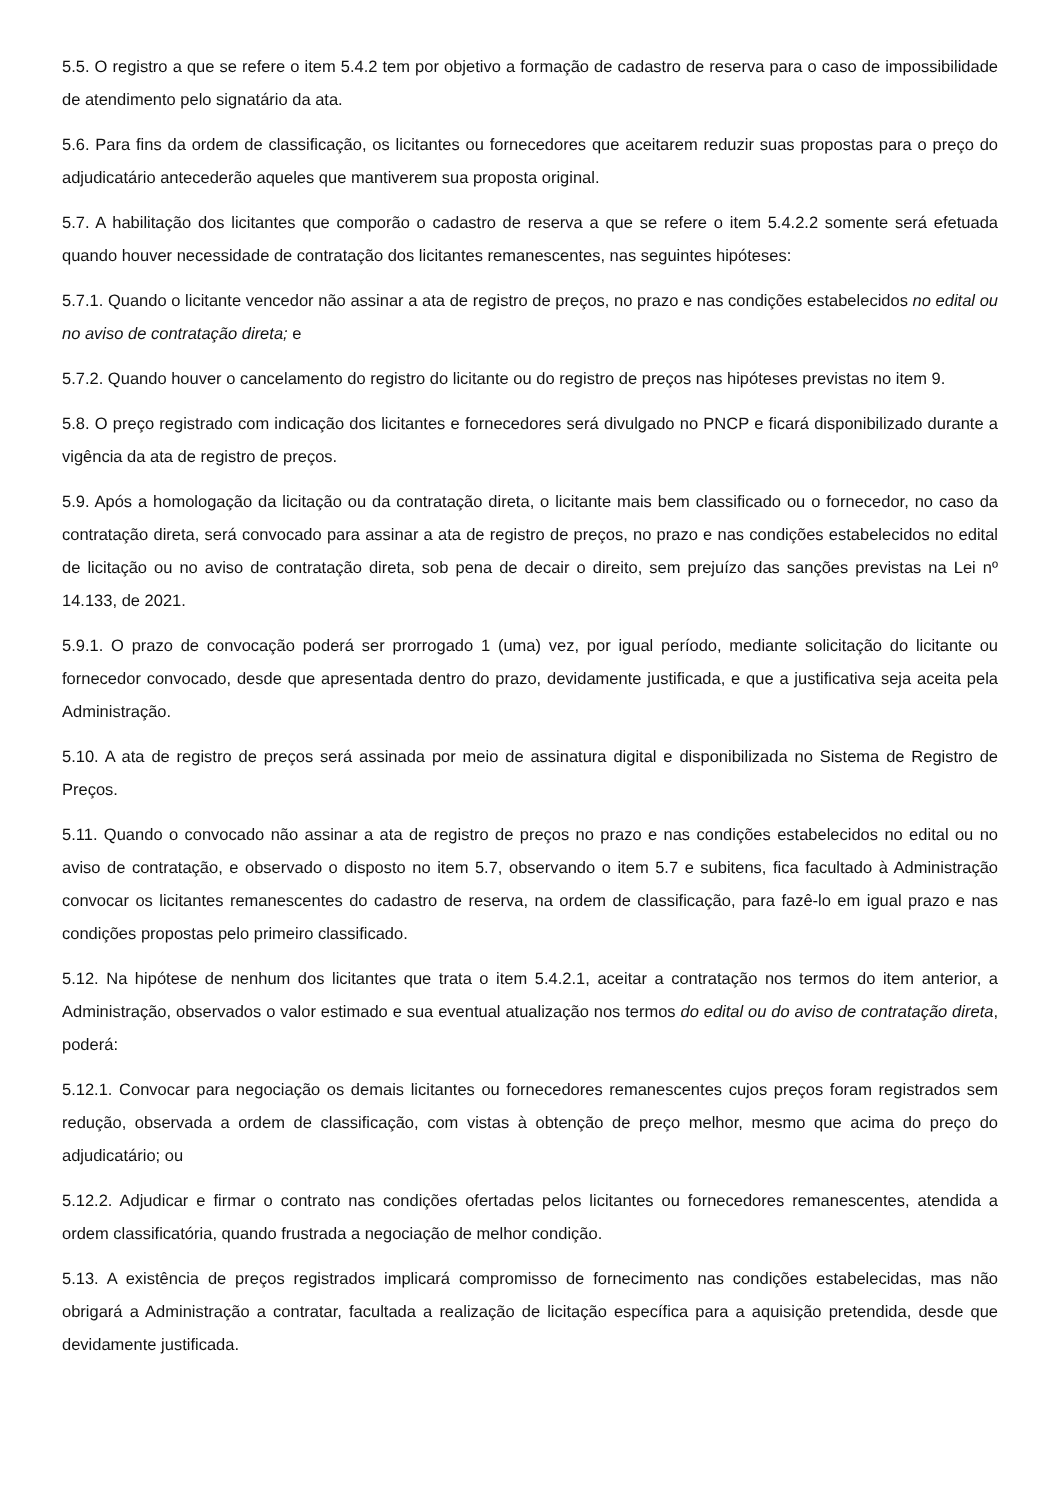5.5. O registro a que se refere o item 5.4.2 tem por objetivo a formação de cadastro de reserva para o caso de impossibilidade de atendimento pelo signatário da ata.
5.6. Para fins da ordem de classificação, os licitantes ou fornecedores que aceitarem reduzir suas propostas para o preço do adjudicatário antecederão aqueles que mantiverem sua proposta original.
5.7. A habilitação dos licitantes que comporão o cadastro de reserva a que se refere o item 5.4.2.2 somente será efetuada quando houver necessidade de contratação dos licitantes remanescentes, nas seguintes hipóteses:
5.7.1. Quando o licitante vencedor não assinar a ata de registro de preços, no prazo e nas condições estabelecidos no edital ou no aviso de contratação direta; e
5.7.2. Quando houver o cancelamento do registro do licitante ou do registro de preços nas hipóteses previstas no item 9.
5.8. O preço registrado com indicação dos licitantes e fornecedores será divulgado no PNCP e ficará disponibilizado durante a vigência da ata de registro de preços.
5.9. Após a homologação da licitação ou da contratação direta, o licitante mais bem classificado ou o fornecedor, no caso da contratação direta, será convocado para assinar a ata de registro de preços, no prazo e nas condições estabelecidos no edital de licitação ou no aviso de contratação direta, sob pena de decair o direito, sem prejuízo das sanções previstas na Lei nº 14.133, de 2021.
5.9.1. O prazo de convocação poderá ser prorrogado 1 (uma) vez, por igual período, mediante solicitação do licitante ou fornecedor convocado, desde que apresentada dentro do prazo, devidamente justificada, e que a justificativa seja aceita pela Administração.
5.10. A ata de registro de preços será assinada por meio de assinatura digital e disponibilizada no Sistema de Registro de Preços.
5.11. Quando o convocado não assinar a ata de registro de preços no prazo e nas condições estabelecidos no edital ou no aviso de contratação, e observado o disposto no item 5.7, observando o item 5.7 e subitens, fica facultado à Administração convocar os licitantes remanescentes do cadastro de reserva, na ordem de classificação, para fazê-lo em igual prazo e nas condições propostas pelo primeiro classificado.
5.12. Na hipótese de nenhum dos licitantes que trata o item 5.4.2.1, aceitar a contratação nos termos do item anterior, a Administração, observados o valor estimado e sua eventual atualização nos termos do edital ou do aviso de contratação direta, poderá:
5.12.1. Convocar para negociação os demais licitantes ou fornecedores remanescentes cujos preços foram registrados sem redução, observada a ordem de classificação, com vistas à obtenção de preço melhor, mesmo que acima do preço do adjudicatário; ou
5.12.2. Adjudicar e firmar o contrato nas condições ofertadas pelos licitantes ou fornecedores remanescentes, atendida a ordem classificatória, quando frustrada a negociação de melhor condição.
5.13. A existência de preços registrados implicará compromisso de fornecimento nas condições estabelecidas, mas não obrigará a Administração a contratar, facultada a realização de licitação específica para a aquisição pretendida, desde que devidamente justificada.